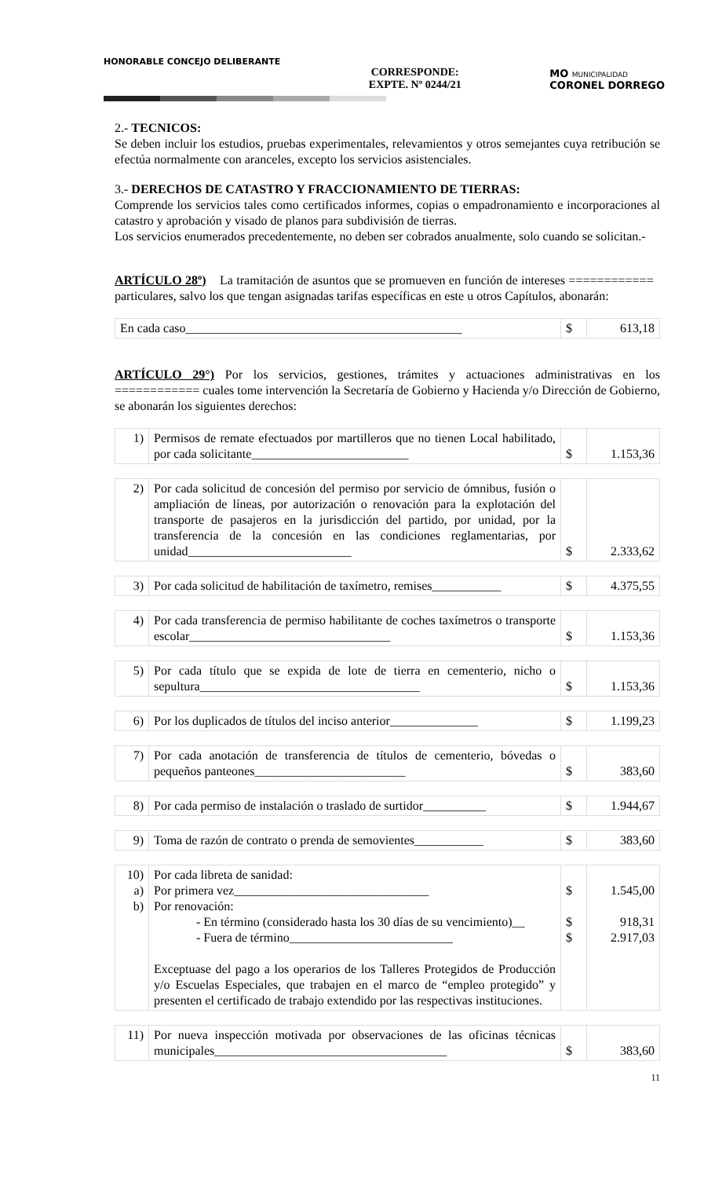HONORABLE CONCEJO DELIBERANTE
CORRESPONDE:
EXPTE. Nº 0244/21
MO MUNICIPALIDAD
CORONEL DORREGO
2.- TECNICOS:
Se deben incluir los estudios, pruebas experimentales, relevamientos y otros semejantes cuya retribución se efectúa normalmente con aranceles, excepto los servicios asistenciales.
3.- DERECHOS DE CATASTRO Y FRACCIONAMIENTO DE TIERRAS:
Comprende los servicios tales como certificados informes, copias o empadronamiento e incorporaciones al catastro y aprobación y visado de planos para subdivisión de tierras.
Los servicios enumerados precedentemente, no deben ser cobrados anualmente, solo cuando se solicitan.-
ARTÍCULO 28º) La tramitación de asuntos que se promueven en función de intereses ============ particulares, salvo los que tengan asignadas tarifas específicas en este u otros Capítulos, abonarán:
| En cada caso____________________________________________ | $ | 613,18 |
ARTÍCULO 29°) Por los servicios, gestiones, trámites y actuaciones administrativas en los ============ cuales tome intervención la Secretaría de Gobierno y Hacienda y/o Dirección de Gobierno, se abonarán los siguientes derechos:
| 1) | Permisos de remate efectuados por martilleros que no tienen Local habilitado, por cada solicitante_________________________ | $ | 1.153,36 |
| 2) | Por cada solicitud de concesión del permiso por servicio de ómnibus, fusión o ampliación de líneas, por autorización o renovación para la explotación del transporte de pasajeros en la jurisdicción del partido, por unidad, por la transferencia de la concesión en las condiciones reglamentarias, por unidad__________________________ | $ | 2.333,62 |
| 3) | Por cada solicitud de habilitación de taxímetro, remises___________ | $ | 4.375,55 |
| 4) | Por cada transferencia de permiso habilitante de coches taxímetros o transporte escolar________________________________ | $ | 1.153,36 |
| 5) | Por cada título que se expida de lote de tierra en cementerio, nicho o sepultura___________________________________ | $ | 1.153,36 |
| 6) | Por los duplicados de títulos del inciso anterior______________ | $ | 1.199,23 |
| 7) | Por cada anotación de transferencia de títulos de cementerio, bóvedas o pequeños panteones________________________ | $ | 383,60 |
| 8) | Por cada permiso de instalación o traslado de surtidor__________ | $ | 1.944,67 |
| 9) | Toma de razón de contrato o prenda de semovientes___________ | $ | 383,60 |
| 10) a) b) | Por cada libreta de sanidad: Por primera vez_______________________________ Por renovación: - En término (considerado hasta los 30 días de su vencimiento)__ - Fuera de término__________________________ Exceptuase del pago a los operarios de los Talleres Protegidos de Producción y/o Escuelas Especiales, que trabajen en el marco de “empleo protegido” y presenten el certificado de trabajo extendido por las respectivas instituciones. | $ $ $ | 1.545,00 918,31 2.917,03 |
| 11) | Por nueva inspección motivada por observaciones de las oficinas técnicas municipales_____________________________________ | $ | 383,60 |
11